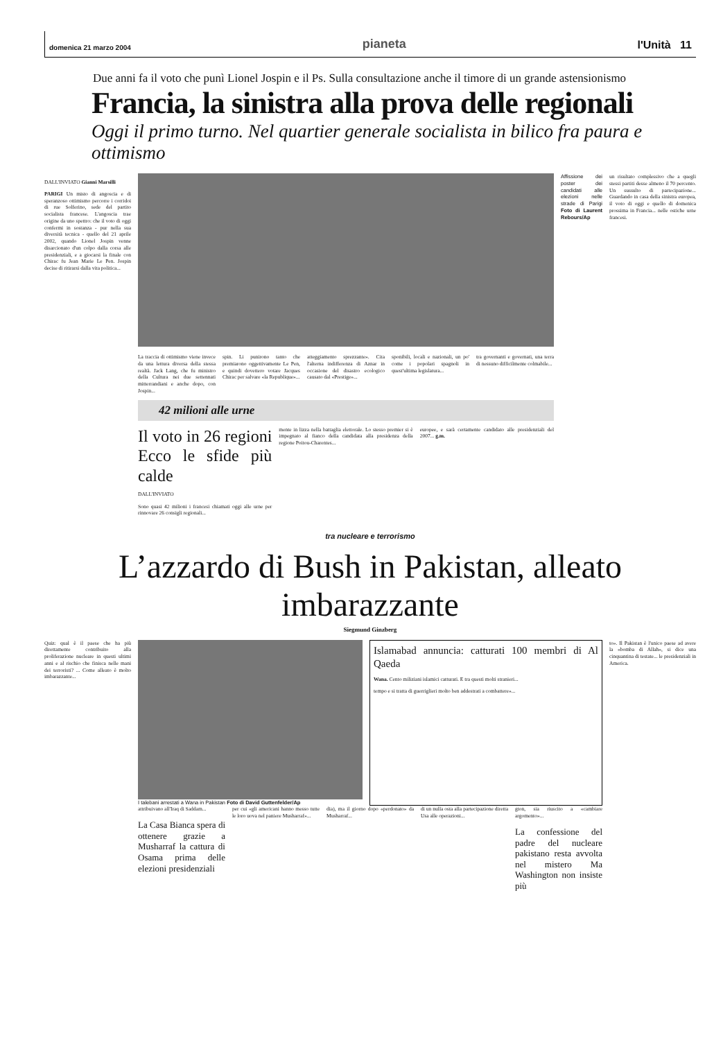domenica 21 marzo 2004 pianeta l'Unità 11
Due anni fa il voto che punì Lionel Jospin e il Ps. Sulla consultazione anche il timore di un grande astensionismo
Francia, la sinistra alla prova delle regionali
Oggi il primo turno. Nel quartier generale socialista in bilico fra paura e ottimismo
DALL'INVIATO Gianni Marsilli
PARIGI Un misto di angoscia e di speranzoso ottimismo percorre i corridoi di rue Solferino, sede del partito socialista francese. L'angoscia trae origine da uno spettro: che il voto di oggi confermi in sostanza - pur nella sua diversità tecnica - quello del 21 aprile 2002, quando Lionel Jospin venne disarcionato d'un colpo dalla corsa alle presidenziali, e a giocarsi la finale con Chirac fu Jean Marie Le Pen. Jospin decise di ritirarsi dalla vita politica...
La traccia di ottimismo viene invece da una lettura diversa della stessa realtà. Jack Lang, che fu ministro della Cultura nei due settennati mitterrandiani e anche dopo, con Jospin...
spin. Li punirono tanto che premiarono oggettivamente Le Pen, e quindi dovettero votare Jacques Chirac per salvare «la Republique»...
atteggiamento sprezzante». Cita l'alterna indifferenza di Aznar in occasione del disastro ecologico causato dal «Prestige»...
sponibili, locali e nazionali, un po' come i popolari spagnoli in quest'ultima legislatura...
tra governanti e governati, una terra di nessuno difficilmente colmabile...
42 milioni alle urne
Il voto in 26 regioni Ecco le sfide più calde
DALL'INVIATO
Sono quasi 42 milioni i francesi chiamati oggi alle urne per rinnovare 26 consigli regionali...
mente in lizza nella battaglia elettorale. Lo stesso premier si è impegnato al fianco della candidata alla presidenza della regione Poitou-Charentes...
europee, e sarà certamente candidato alle presidenziali del 2007... g.m.
Affissione dei poster dei candidati alle elezioni nelle strade di Parigi Foto di Laurent Rebours/Ap
un risultato complessivo che a quegli stessi partiti desse almeno il 70 percento. Un sussulto di partecipazione... Guardando in casa della sinistra europea, il voto di oggi e quello di domenica prossima in Francia... nelle ostiche urne francesi.
tra nucleare e terrorismo
L’azzardo di Bush in Pakistan, alleato imbarazzante
Siegmund Ginzberg
Quiz: qual è il paese che ha più direttamente contribuito alla proliferazione nucleare in questi ultimi anni e al rischio che finisca nelle mani dei terroristi? ... Come alleato è molto imbarazzante...
I talebani arrestati a Wana in Pakistan Foto di David Guttenfelder/Ap
Islamabad annuncia: catturati 100 membri di Al Qaeda
Wana. Cento miliziani islamici catturati. E tra questi molti stranieri...
tempo e si tratta di guerriglieri molto ben addestrati a combattere»...
attribuivano all'Iraq di Saddam...
La Casa Bianca spera di ottenere grazie a Musharraf la cattura di Osama prima delle elezioni presidenziali
per cui «gli americani hanno messo tutte le loro uova nel paniere Musharraf»...
dia), ma il giorno dopo «perdonato» da Musharraf...
di un nulla osta alla partecipazione diretta Usa alle operazioni...
gton, sia riuscito a «cambiare argomento»...
La confessione del padre del nucleare pakistano resta avvolta nel mistero Ma Washington non insiste più
to». Il Pakistan è l'unico paese ad avere la «bomba di Allah», si dice una cinquantina di testate... le presidenziali in America.